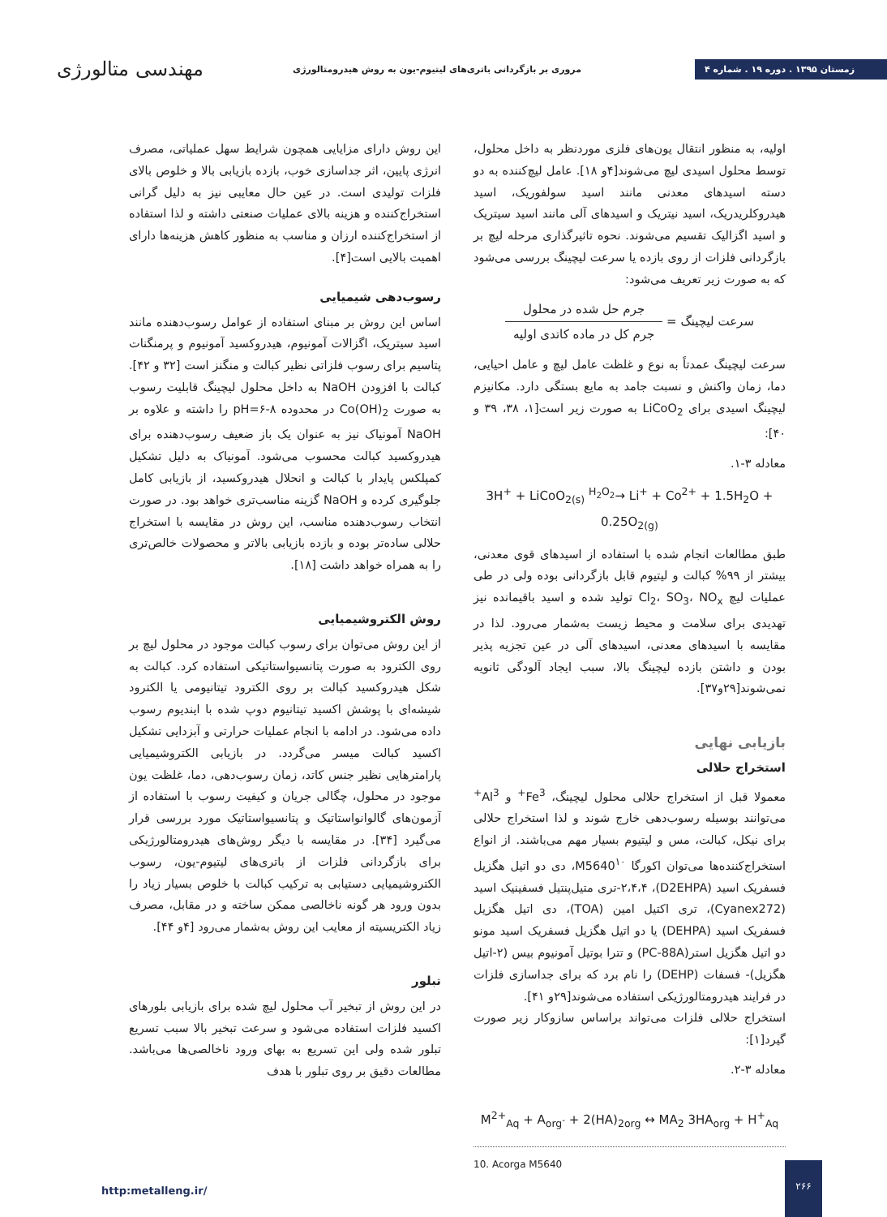زمستان ۱۳۹۵ . دوره ۱۹ . شماره ۴
مروری بر بازگردانی باتری‌های لیتیوم-یون به روش هیدرومتالورژی
مهندسی متالورژی
اولیه، به منظور انتقال یون‌های فلزی موردنظر به داخل محلول، توسط محلول اسیدی لیچ می‌شوند[۴و ۱۸]. عامل لیچ‌کننده به دو دسته اسیدهای معدنی مانند اسید سولفوریک، اسید هیدروکلریدریک، اسید نیتریک و اسیدهای آلی مانند اسید سیتریک و اسید اگزالیک تقسیم می‌شوند. نحوه تاثیرگذاری مرحله لیچ بر بازگردانی فلزات از روی بازده یا سرعت لیچینگ بررسی می‌شود که به صورت زیر تعریف می‌شود:
سرعت لیچینگ = جرم حل شده در محلول جرم کل در ماده کاتدی اولیه
سرعت لیچینگ عمدتاً به نوع و غلظت عامل لیچ و عامل احیایی، دما، زمان واکنش و نسبت جامد به مایع بستگی دارد. مکانیزم لیچینگ اسیدی برای LiCoO<sub>2</sub> به صورت زیر است[۱، ۳۸، ۳۹ و ۴۰]:
معادله ۳-۱.
3H<sup>+</sup> + LiCoO<sub>2(s)</sub> <sup>H<sub>2</sub>O<sub>2</sub></sup>→ Li<sup>+</sup> + Co<sup>2+</sup> + 1.5H<sub>2</sub>O + 0.25O<sub>2(g)</sub>
طبق مطالعات انجام شده با استفاده از اسیدهای قوی معدنی، بیشتر از ۹۹% کبالت و لیتیوم قابل بازگردانی بوده ولی در طی عملیات لیچ Cl<sub>2</sub>، SO<sub>3</sub>، NO<sub>x</sub> تولید شده و اسید باقیمانده نیز تهدیدی برای سلامت و محیط زیست به‌شمار می‌رود. لذا در مقایسه با اسیدهای معدنی، اسیدهای آلی در عین تجزیه پذیر بودن و داشتن بازده لیچینگ بالا، سبب ایجاد آلودگی ثانویه نمی‌شوند[۲۹و۳۷].
بازیابی نهایی
استخراج حلالی
معمولا قبل از استخراج حلالی محلول لیچینگ، Fe<sup>3+</sup> و Al<sup>3+</sup> می‌توانند بوسیله رسوب‌دهی خارج شوند و لذا استخراج حلالی برای نیکل، کبالت، مس و لیتیوم بسیار مهم می‌باشند. از انواع استخراج‌کننده‌ها می‌توان اکورگا M5640<sup>۱۰</sup>، دی دو اتیل هگزیل فسفریک اسید (D2EHPA)، ۲،۴،۴-تری متیل‌پنتیل فسفینیک اسید (Cyanex272)، تری اکتیل امین (TOA)، دی اتیل هگزیل فسفریک اسید (DEHPA) یا دو اتیل هگزیل فسفریک اسید مونو دو اتیل هگزیل استر(PC-88A) و تترا بوتیل آمونیوم بیس (۲-اتیل هگزیل)- فسفات (DEHP) را نام برد که برای جداسازی فلزات در فرایند هیدرومتالورژیکی استفاده می‌شوند[۲۹و ۴۱].
استخراج حلالی فلزات می‌تواند براساس سازوکار زیر صورت گیرد[۱]:
معادله ۳-۲.
M<sup>2+</sup><sub>Aq</sub> + A<sub>org<sup>-</sup></sub> + 2(HA)<sub>2org</sub> ↔ MA<sub>2</sub> 3HA<sub>org</sub> + H<sup>+</sup><sub>Aq</sub>
10. Acorga M5640
این روش دارای مزایایی همچون شرایط سهل عملیاتی، مصرف انرژی پایین، اثر جداسازی خوب، بازده بازیابی بالا و خلوص بالای فلزات تولیدی است. در عین حال معایبی نیز به دلیل گرانی استخراج‌کننده و هزینه بالای عملیات صنعتی داشته و لذا استفاده از استخراج‌کننده ارزان و مناسب به منظور کاهش هزینه‌ها دارای اهمیت بالایی است[۴].
رسوب‌دهی شیمیایی
اساس این روش بر مبنای استفاده از عوامل رسوب‌دهنده مانند اسید سیتریک، اگزالات آمونیوم، هیدروکسید آمونیوم و پرمنگنات پتاسیم برای رسوب فلزاتی نظیر کبالت و منگنز است [۳۲ و ۴۲]. کبالت با افزودن NaOH به داخل محلول لیچینگ قابلیت رسوب به صورت Co(OH)<sub>2</sub> در محدوده pH=۶-۸ را داشته و علاوه بر NaOH آمونیاک نیز به عنوان یک باز ضعیف رسوب‌دهنده برای هیدروکسید کبالت محسوب می‌شود. آمونیاک به دلیل تشکیل کمپلکس پایدار با کبالت و انحلال هیدروکسید، از بازیابی کامل جلوگیری کرده و NaOH گزینه مناسب‌تری خواهد بود. در صورت انتخاب رسوب‌دهنده مناسب، این روش در مقایسه با استخراج حلالی ساده‌تر بوده و بازده بازیابی بالاتر و محصولات خالص‌تری را به همراه خواهد داشت [۱۸].
روش الکتروشیمیایی
از این روش می‌توان برای رسوب کبالت موجود در محلول لیچ بر روی الکترود به صورت پتانسیواستاتیکی استفاده کرد. کبالت به شکل هیدروکسید کبالت بر روی الکترود تیتانیومی یا الکترود شیشه‌ای با پوشش اکسید تیتانیوم دوپ شده با ایندیوم رسوب داده می‌شود. در ادامه با انجام عملیات حرارتی و آبزدایی تشکیل اکسید کبالت میسر می‌گردد. در بازیابی الکتروشیمیایی پارامترهایی نظیر جنس کاتد، زمان رسوب‌دهی، دما، غلظت یون موجود در محلول، چگالی جریان و کیفیت رسوب با استفاده از آزمون‌های گالوانواستاتیک و پتانسیواستاتیک مورد بررسی قرار می‌گیرد [۳۴]. در مقایسه با دیگر روش‌های هیدرومتالورژیکی برای بازگردانی فلزات از باتری‌های لیتیوم-یون، رسوب الکتروشیمیایی دستیابی به ترکیب کبالت با خلوص بسیار زیاد را بدون ورود هر گونه ناخالصی ممکن ساخته و در مقابل، مصرف زیاد الکتریسیته از معایب این روش به‌شمار می‌رود [۴و ۴۴].
تبلور
در این روش از تبخیر آب محلول لیچ شده برای بازیابی بلورهای اکسید فلزات استفاده می‌شود و سرعت تبخیر بالا سبب تسریع تبلور شده ولی این تسریع به بهای ورود ناخالصی‌ها می‌باشد. مطالعات دقیق بر روی تبلور با هدف
http:metalleng.ir/
۲۶۶